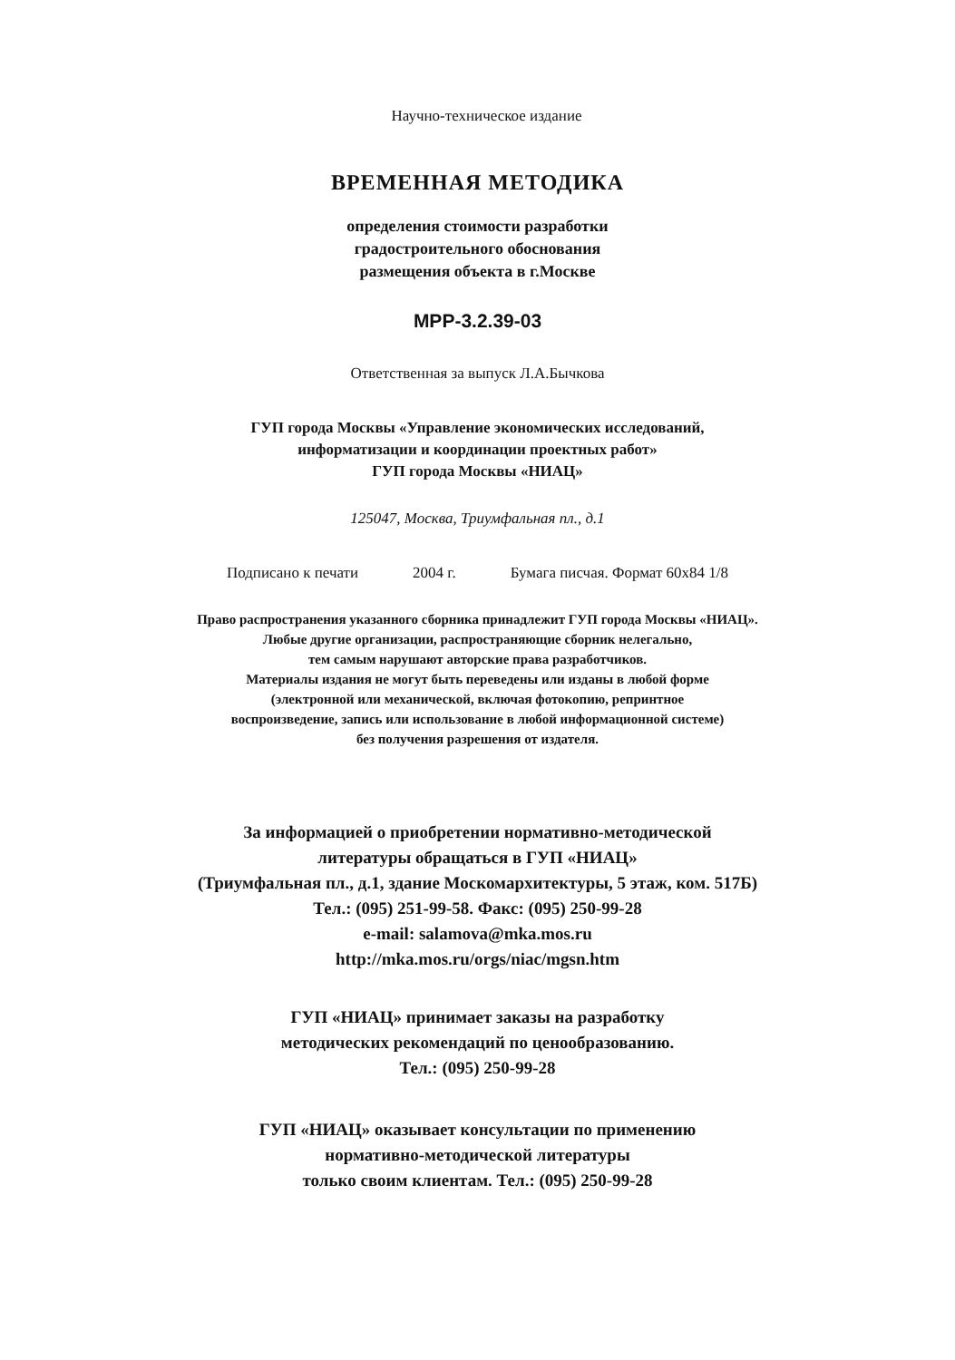Научно-техническое издание
ВРЕМЕННАЯ МЕТОДИКА
определения стоимости разработки
градостроительного обоснования
размещения объекта в г.Москве
МРР-3.2.39-03
Ответственная за выпуск Л.А.Бычкова
ГУП города Москвы «Управление экономических исследований,
информатизации и координации проектных работ»
ГУП города Москвы «НИАЦ»
125047, Москва, Триумфальная пл., д.1
Подписано к печати 2004 г. Бумага писчая. Формат 60x84 1/8
Право распространения указанного сборника принадлежит ГУП города Москвы «НИАЦ».
Любые другие организации, распространяющие сборник нелегально,
тем самым нарушают авторские права разработчиков.
Материалы издания не могут быть переведены или изданы в любой форме
(электронной или механической, включая фотокопию, репринтное
воспроизведение, запись или использование в любой информационной системе)
без получения разрешения от издателя.
За информацией о приобретении нормативно-методической
литературы обращаться в ГУП «НИАЦ»
(Триумфальная пл., д.1, здание Москомархитектуры, 5 этаж, ком. 517Б)
Тел.: (095) 251-99-58. Факс: (095) 250-99-28
e-mail: salamova@mka.mos.ru
http://mka.mos.ru/orgs/niac/mgsn.htm
ГУП «НИАЦ» принимает заказы на разработку
методических рекомендаций по ценообразованию.
Тел.: (095) 250-99-28
ГУП «НИАЦ» оказывает консультации по применению
нормативно-методической литературы
только своим клиентам. Тел.: (095) 250-99-28